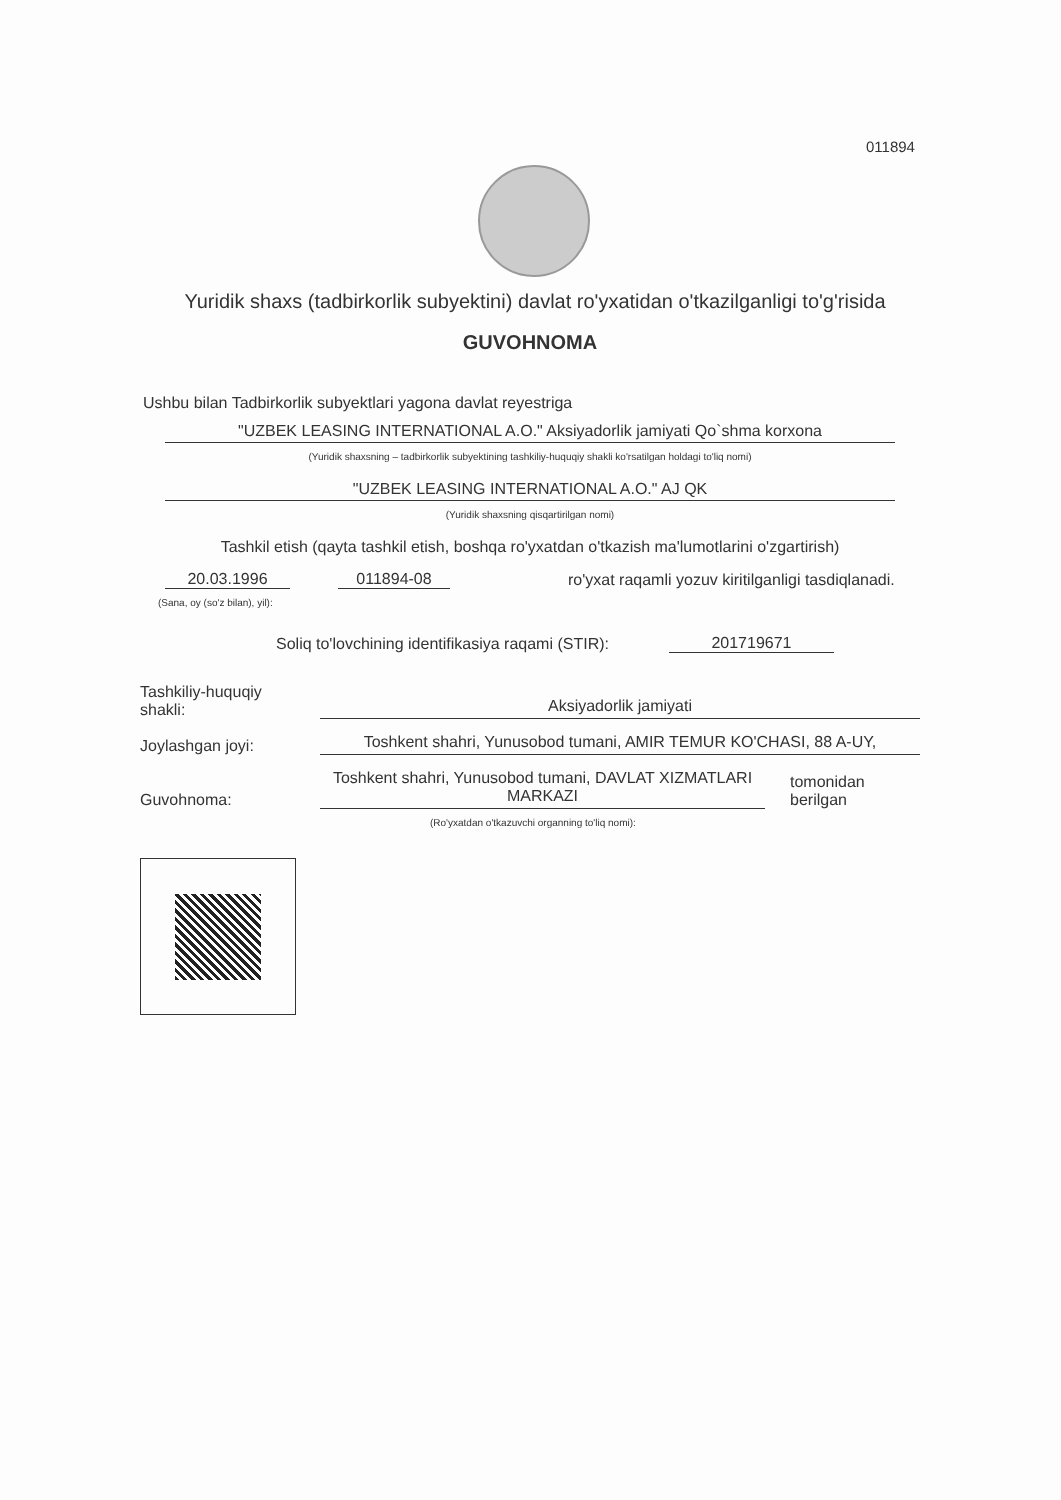011894
Yuridik shaxs (tadbirkorlik subyektini) davlat ro'yxatidan o'tkazilganligi to'g'risida
GUVOHNOMA
Ushbu bilan Tadbirkorlik subyektlari yagona davlat reyestriga
"UZBEK LEASING INTERNATIONAL A.O." Aksiyadorlik jamiyati Qo`shma korxona
(Yuridik shaxsning – tadbirkorlik subyektining tashkiliy-huquqiy shakli ko'rsatilgan holdagi to'liq nomi)
"UZBEK LEASING INTERNATIONAL A.O." AJ QK
(Yuridik shaxsning qisqartirilgan nomi)
Tashkil etish (qayta tashkil etish, boshqa ro'yxatdan o'tkazish ma'lumotlarini o'zgartirish)
20.03.1996 011894-08 ro'yxat raqamli yozuv kiritilganligi tasdiqlanadi.
(Sana, oy (so'z bilan), yil):
Soliq to'lovchining identifikasiya raqami (STIR): 201719671
Tashkiliy-huquqiy
shakli: Aksiyadorlik jamiyati
Joylashgan joyi: Toshkent shahri, Yunusobod tumani, AMIR TEMUR KO'CHASI, 88 A-UY,
Guvohnoma: Toshkent shahri, Yunusobod tumani, DAVLAT XIZMATLARI MARKAZI tomonidan
berilgan
(Ro'yxatdan o'tkazuvchi organning to'liq nomi):